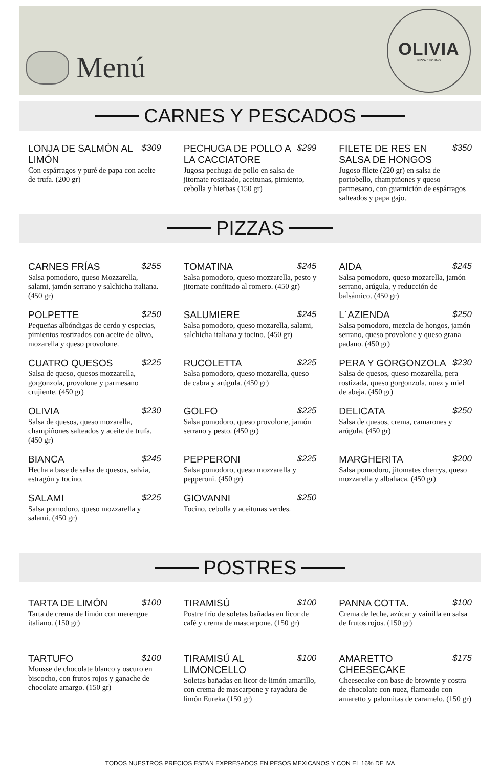Menú
OLIVIA
PIZZA E FORNO
CARNES Y PESCADOS
LONJA DE SALMÓN AL LIMÓN $309
Con espárragos y puré de papa con aceite de trufa. (200 gr)
PECHUGA DE POLLO A LA CACCIATORE $299
Jugosa pechuga de pollo en salsa de jitomate rostizado, aceitunas, pimiento, cebolla y hierbas (150 gr)
FILETE DE RES EN SALSA DE HONGOS $350
Jugoso filete (220 gr) en salsa de portobello, champiñones y queso parmesano, con guarnición de espárragos salteados y papa gajo.
PIZZAS
CARNES FRÍAS $255
Salsa pomodoro, queso Mozzarella, salami, jamón serrano y salchicha italiana. (450 gr)
TOMATINA $245
Salsa pomodoro, queso mozzarella, pesto y jitomate confitado al romero. (450 gr)
AIDA $245
Salsa pomodoro, queso mozarella, jamón serrano, arúgula, y reducción de balsámico. (450 gr)
POLPETTE $250
Pequeñas albóndigas de cerdo y especias, pimientos rostizados con aceite de olivo, mozarella y queso provolone.
SALUMIERE $245
Salsa pomodoro, queso mozarella, salami, salchicha italiana y tocino. (450 gr)
L´AZIENDA $250
Salsa pomodoro, mezcla de hongos, jamón serrano, queso provolone y queso grana padano. (450 gr)
CUATRO QUESOS $225
Salsa de queso, quesos mozzarella, gorgonzola, provolone y parmesano crujiente. (450 gr)
RUCOLETTA $225
Salsa pomodoro, queso mozarella, queso de cabra y arúgula. (450 gr)
PERA Y GORGONZOLA $230
Salsa de quesos, queso mozarella, pera rostizada, queso gorgonzola, nuez y miel de abeja. (450 gr)
OLIVIA $230
Salsa de quesos, queso mozarella, champiñones salteados y aceite de trufa. (450 gr)
GOLFO $225
Salsa pomodoro, queso provolone, jamón serrano y pesto. (450 gr)
DELICATA $250
Salsa de quesos, crema, camarones y arúgula. (450 gr)
BIANCA $245
Hecha a base de salsa de quesos, salvia, estragón y tocino.
PEPPERONI $225
Salsa pomodoro, queso mozzarella y pepperoni. (450 gr)
MARGHERITA $200
Salsa pomodoro, jitomates cherrys, queso mozzarella y albahaca. (450 gr)
SALAMI $225
Salsa pomodoro, queso mozzarella y salami. (450 gr)
GIOVANNI $250
Tocino, cebolla y aceitunas verdes.
POSTRES
TARTA DE LIMÓN $100
Tarta de crema de limón con merengue italiano. (150 gr)
TIRAMISÚ $100
Postre frío de soletas bañadas en licor de café y crema de mascarpone. (150 gr)
PANNA COTTA. $100
Crema de leche, azúcar y vainilla en salsa de frutos rojos. (150 gr)
TARTUFO $100
Mousse de chocolate blanco y oscuro en biscocho, con frutos rojos y ganache de chocolate amargo. (150 gr)
TIRAMISÚ AL LIMONCELLO $100
Soletas bañadas en licor de limón amarillo, con crema de mascarpone y rayadura de limón Eureka (150 gr)
AMARETTO CHEESECAKE $175
Cheesecake con base de brownie y costra de chocolate con nuez, flameado con amaretto y palomitas de caramelo. (150 gr)
TODOS NUESTROS PRECIOS ESTAN EXPRESADOS EN PESOS MEXICANOS Y CON EL 16% DE IVA